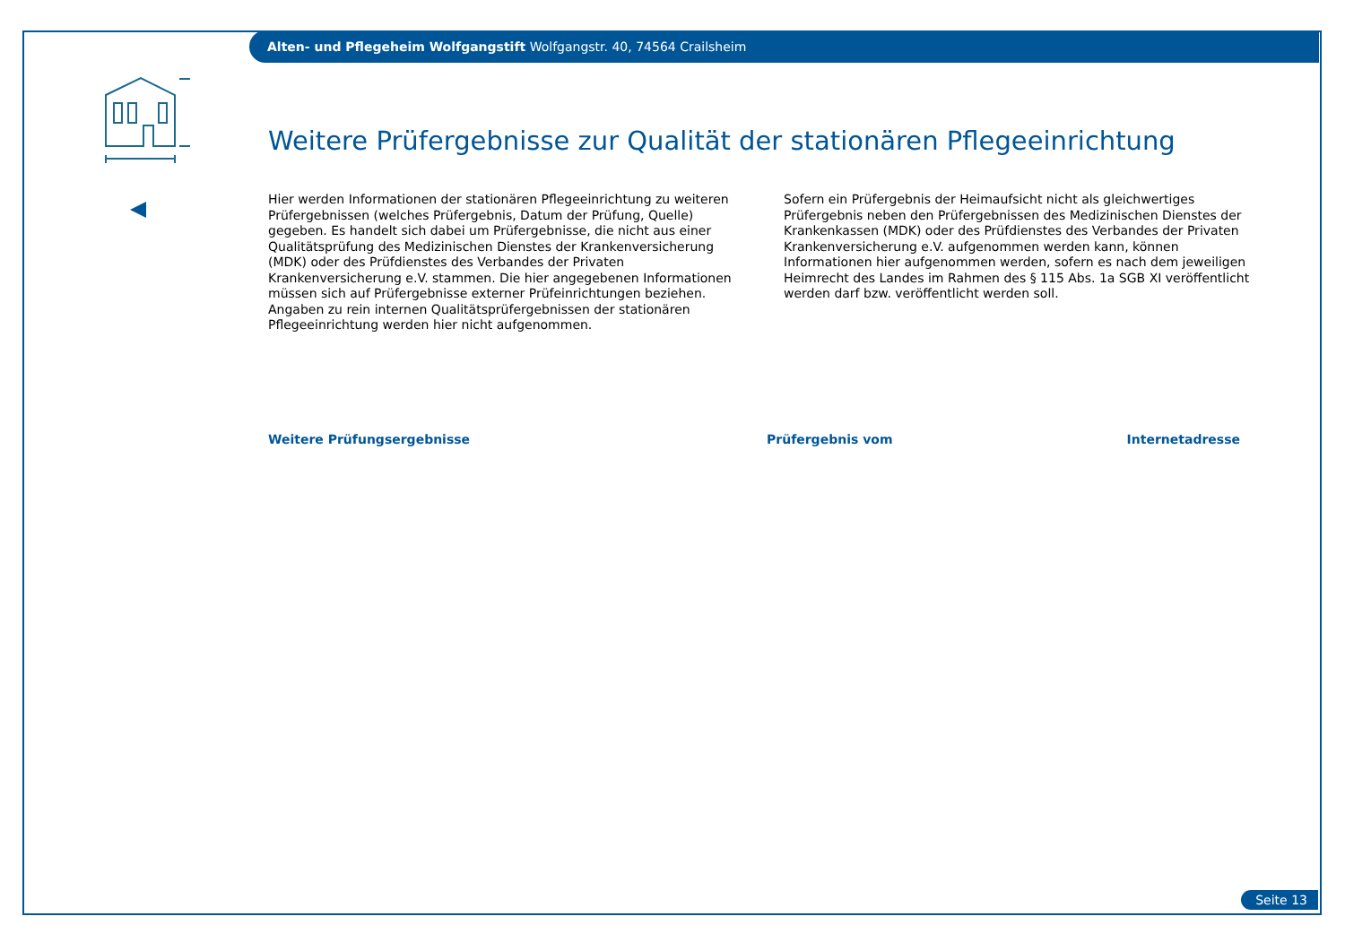Alten- und Pflegeheim Wolfgangstift Wolfgangstr. 40, 74564 Crailsheim
Weitere Prüfergebnisse zur Qualität der stationären Pflegeeinrichtung
Hier werden Informationen der stationären Pflegeeinrichtung zu weiteren Prüfergebnissen (welches Prüfergebnis, Datum der Prüfung, Quelle) gegeben. Es handelt sich dabei um Prüfergebnisse, die nicht aus einer Qualitätsprüfung des Medizinischen Dienstes der Krankenversicherung (MDK) oder des Prüfdienstes des Verbandes der Privaten Krankenversicherung e.V. stammen. Die hier angegebenen Informationen müssen sich auf Prüfergebnisse externer Prüfeinrichtungen beziehen. Angaben zu rein internen Qualitätsprüfergebnissen der stationären Pflegeeinrichtung werden hier nicht aufgenommen.
Sofern ein Prüfergebnis der Heimaufsicht nicht als gleichwertiges Prüfergebnis neben den Prüfergebnissen des Medizinischen Dienstes der Krankenkassen (MDK) oder des Prüfdienstes des Verbandes der Privaten Krankenversicherung e.V. aufgenommen werden kann, können Informationen hier aufgenommen werden, sofern es nach dem jeweiligen Heimrecht des Landes im Rahmen des § 115 Abs. 1a SGB XI veröffentlicht werden darf bzw. veröffentlicht werden soll.
| Weitere Prüfungsergebnisse | Prüfergebnis vom | Internetadresse |
| --- | --- | --- |
Seite 13